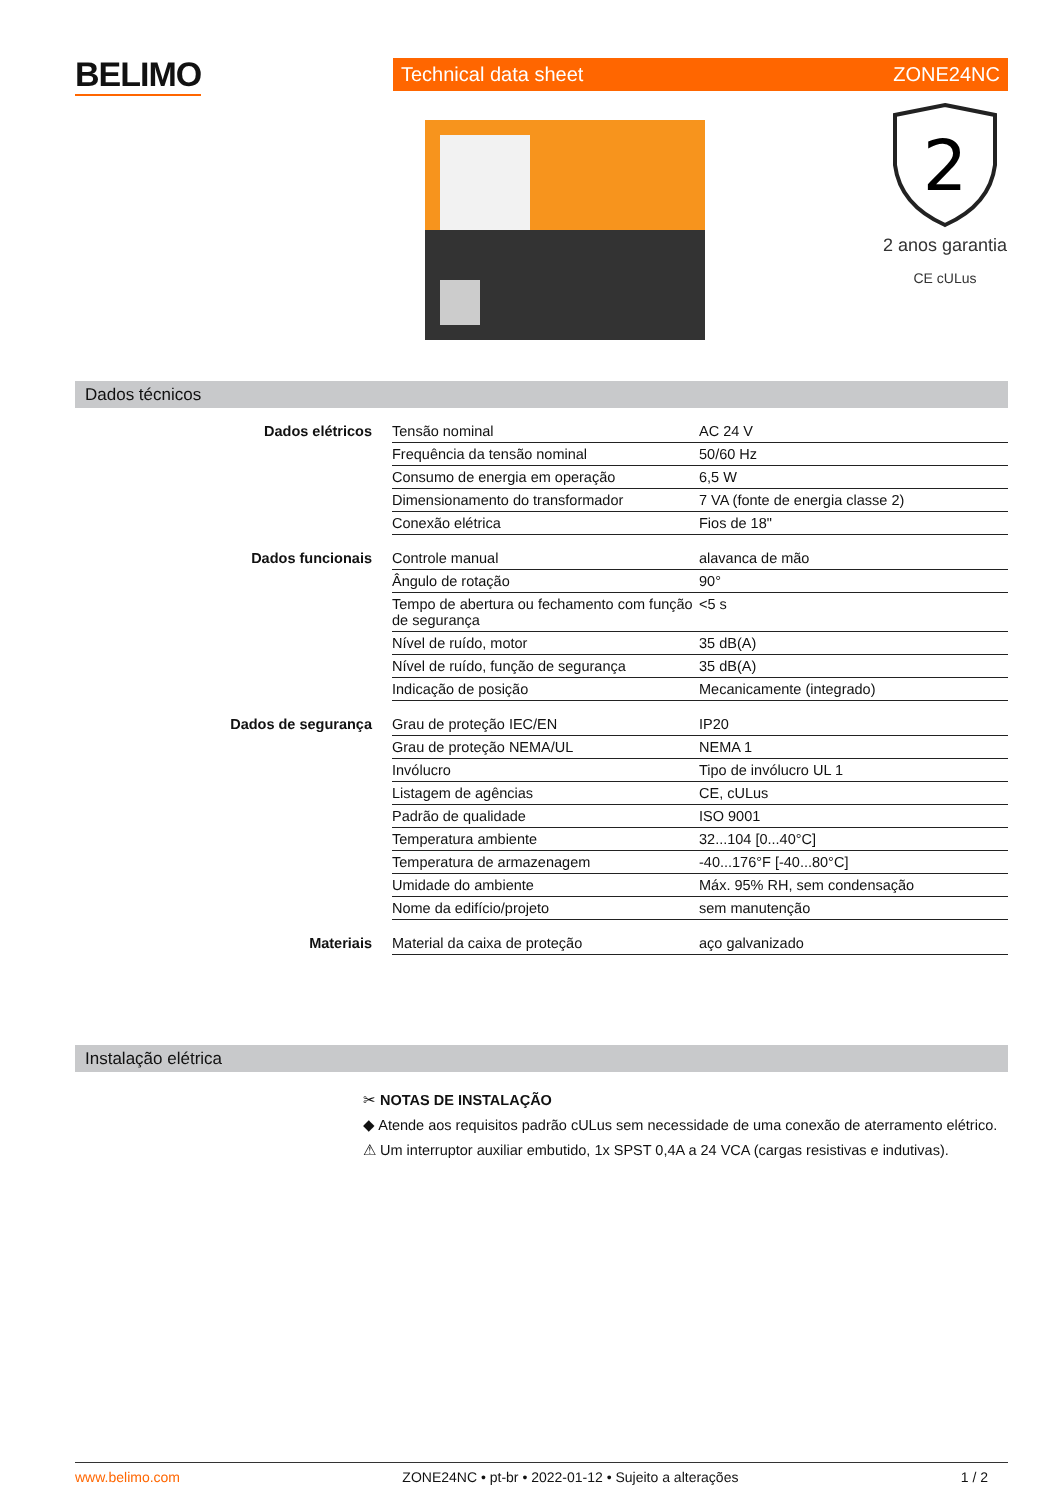BELIMO Technical data sheet ZONE24NC
2
2 anos garantia
CE cULus
Dados técnicos
| Dados elétricos | Tensão nominal | AC 24 V |
| | Frequência da tensão nominal | 50/60 Hz |
| | Consumo de energia em operação | 6,5 W |
| | Dimensionamento do transformador | 7 VA (fonte de energia classe 2) |
| | Conexão elétrica | Fios de 18" |
| Dados funcionais | Controle manual | alavanca de mão |
| | Ângulo de rotação | 90° |
| | Tempo de abertura ou fechamento com função de segurança | <5 s |
| | Nível de ruído, motor | 35 dB(A) |
| | Nível de ruído, função de segurança | 35 dB(A) |
| | Indicação de posição | Mecanicamente (integrado) |
| Dados de segurança | Grau de proteção IEC/EN | IP20 |
| | Grau de proteção NEMA/UL | NEMA 1 |
| | Invólucro | Tipo de invólucro UL 1 |
| | Listagem de agências | CE, cULus |
| | Padrão de qualidade | ISO 9001 |
| | Temperatura ambiente | 32...104 [0...40°C] |
| | Temperatura de armazenagem | -40...176°F [-40...80°C] |
| | Umidade do ambiente | Máx. 95% RH, sem condensação |
| | Nome da edifício/projeto | sem manutenção |
| Materiais | Material da caixa de proteção | aço galvanizado |
Instalação elétrica
✂ NOTAS DE INSTALAÇÃO
◆ Atende aos requisitos padrão cULus sem necessidade de uma conexão de aterramento elétrico.
⚠ Um interruptor auxiliar embutido, 1x SPST 0,4A a 24 VCA (cargas resistivas e indutivas).
www.belimo.com ZONE24NC • pt-br • 2022-01-12 • Sujeito a alterações 1 / 2